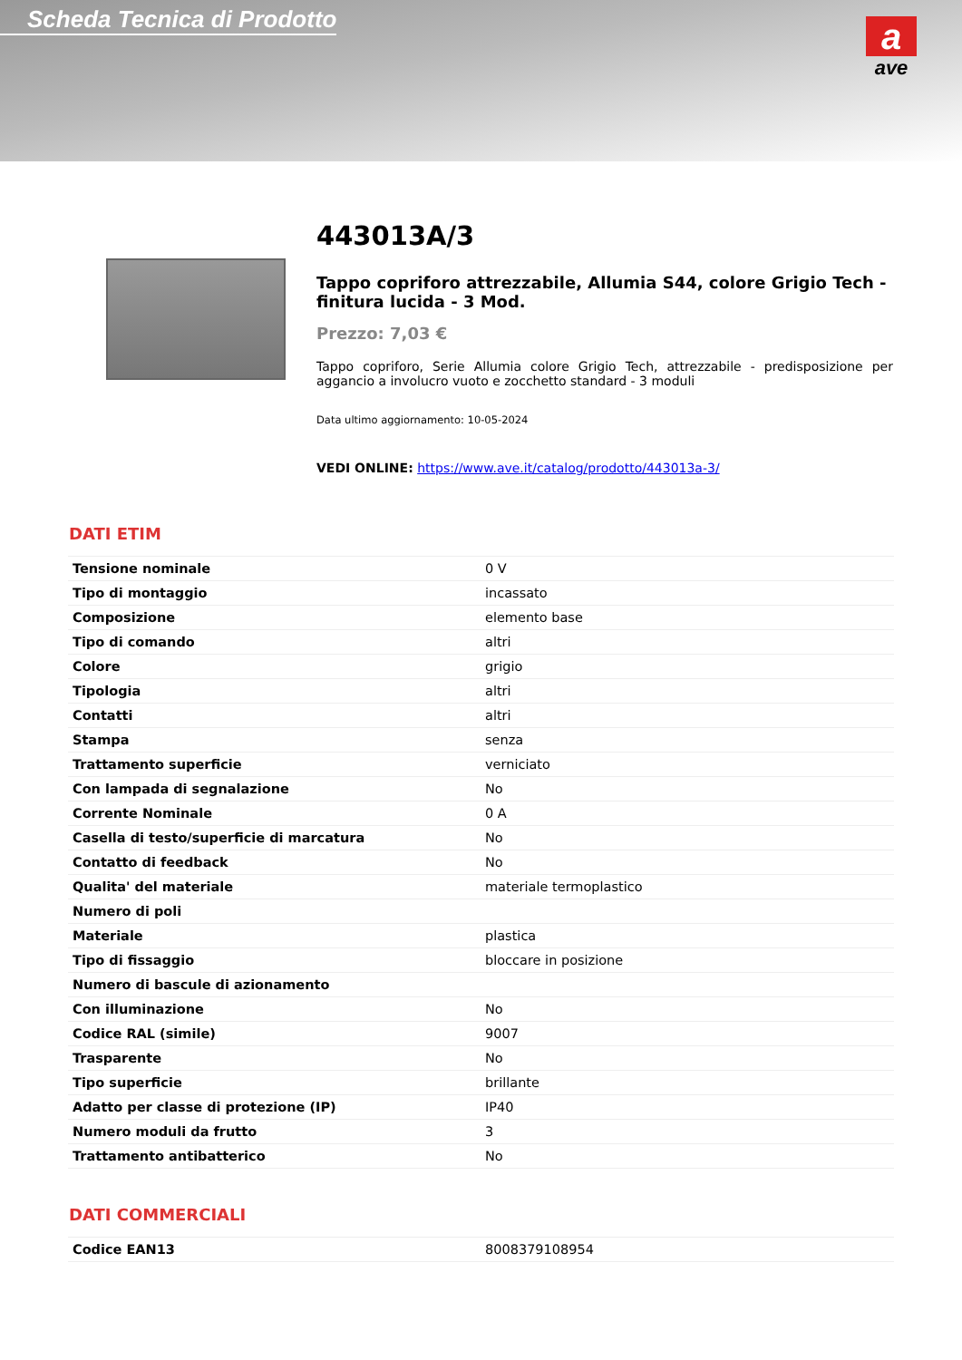Scheda Tecnica di Prodotto
a
ave
443013A/3
Tappo copriforo attrezzabile, Allumia S44, colore Grigio Tech - finitura lucida - 3 Mod.
Prezzo: 7,03 €
Tappo copriforo, Serie Allumia colore Grigio Tech, attrezzabile - predisposizione per aggancio a involucro vuoto e zocchetto standard - 3 moduli
Data ultimo aggiornamento: 10-05-2024
VEDI ONLINE: https://www.ave.it/catalog/prodotto/443013a-3/
DATI ETIM
| Tensione nominale | 0 V |
| Tipo di montaggio | incassato |
| Composizione | elemento base |
| Tipo di comando | altri |
| Colore | grigio |
| Tipologia | altri |
| Contatti | altri |
| Stampa | senza |
| Trattamento superficie | verniciato |
| Con lampada di segnalazione | No |
| Corrente Nominale | 0 A |
| Casella di testo/superficie di marcatura | No |
| Contatto di feedback | No |
| Qualita' del materiale | materiale termoplastico |
| Numero di poli | |
| Materiale | plastica |
| Tipo di fissaggio | bloccare in posizione |
| Numero di bascule di azionamento | |
| Con illuminazione | No |
| Codice RAL (simile) | 9007 |
| Trasparente | No |
| Tipo superficie | brillante |
| Adatto per classe di protezione (IP) | IP40 |
| Numero moduli da frutto | 3 |
| Trattamento antibatterico | No |
DATI COMMERCIALI
| Codice EAN13 | 8008379108954 |